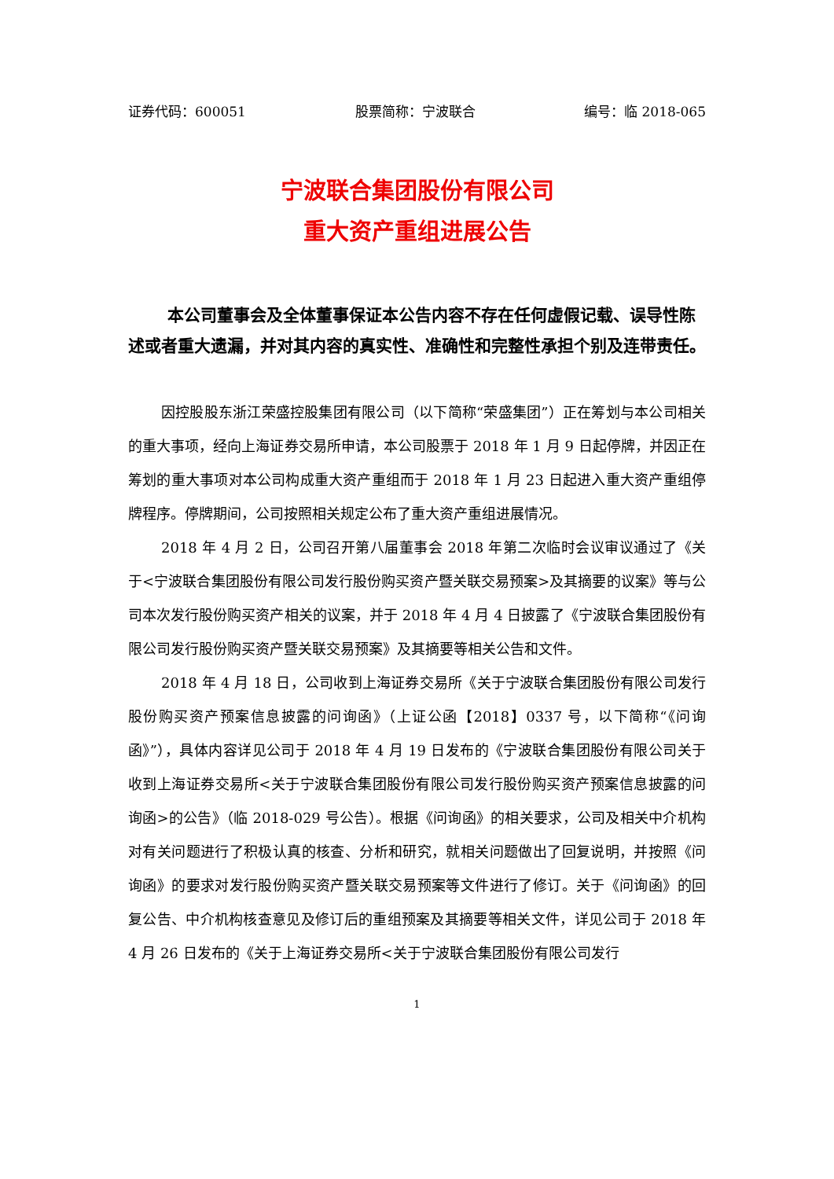证券代码：600051 股票简称：宁波联合 编号：临 2018-065
宁波联合集团股份有限公司
重大资产重组进展公告
本公司董事会及全体董事保证本公告内容不存在任何虚假记载、误导性陈述或者重大遗漏，并对其内容的真实性、准确性和完整性承担个别及连带责任。
因控股股东浙江荣盛控股集团有限公司（以下简称“荣盛集团”）正在筹划与本公司相关的重大事项，经向上海证券交易所申请，本公司股票于 2018 年 1 月 9 日起停牌，并因正在筹划的重大事项对本公司构成重大资产重组而于 2018 年 1 月 23 日起进入重大资产重组停牌程序。停牌期间，公司按照相关规定公布了重大资产重组进展情况。
2018 年 4 月 2 日，公司召开第八届董事会 2018 年第二次临时会议审议通过了《关于<宁波联合集团股份有限公司发行股份购买资产暨关联交易预案>及其摘要的议案》等与公司本次发行股份购买资产相关的议案，并于 2018 年 4 月 4 日披露了《宁波联合集团股份有限公司发行股份购买资产暨关联交易预案》及其摘要等相关公告和文件。
2018 年 4 月 18 日，公司收到上海证券交易所《关于宁波联合集团股份有限公司发行股份购买资产预案信息披露的问询函》（上证公函【2018】0337 号，以下简称“《问询函》”），具体内容详见公司于 2018 年 4 月 19 日发布的《宁波联合集团股份有限公司关于收到上海证券交易所<关于宁波联合集团股份有限公司发行股份购买资产预案信息披露的问询函>的公告》（临 2018-029 号公告）。根据《问询函》的相关要求，公司及相关中介机构对有关问题进行了积极认真的核查、分析和研究，就相关问题做出了回复说明，并按照《问询函》的要求对发行股份购买资产暨关联交易预案等文件进行了修订。关于《问询函》的回复公告、中介机构核查意见及修订后的重组预案及其摘要等相关文件，详见公司于 2018 年 4 月 26 日发布的《关于上海证券交易所<关于宁波联合集团股份有限公司发行
1